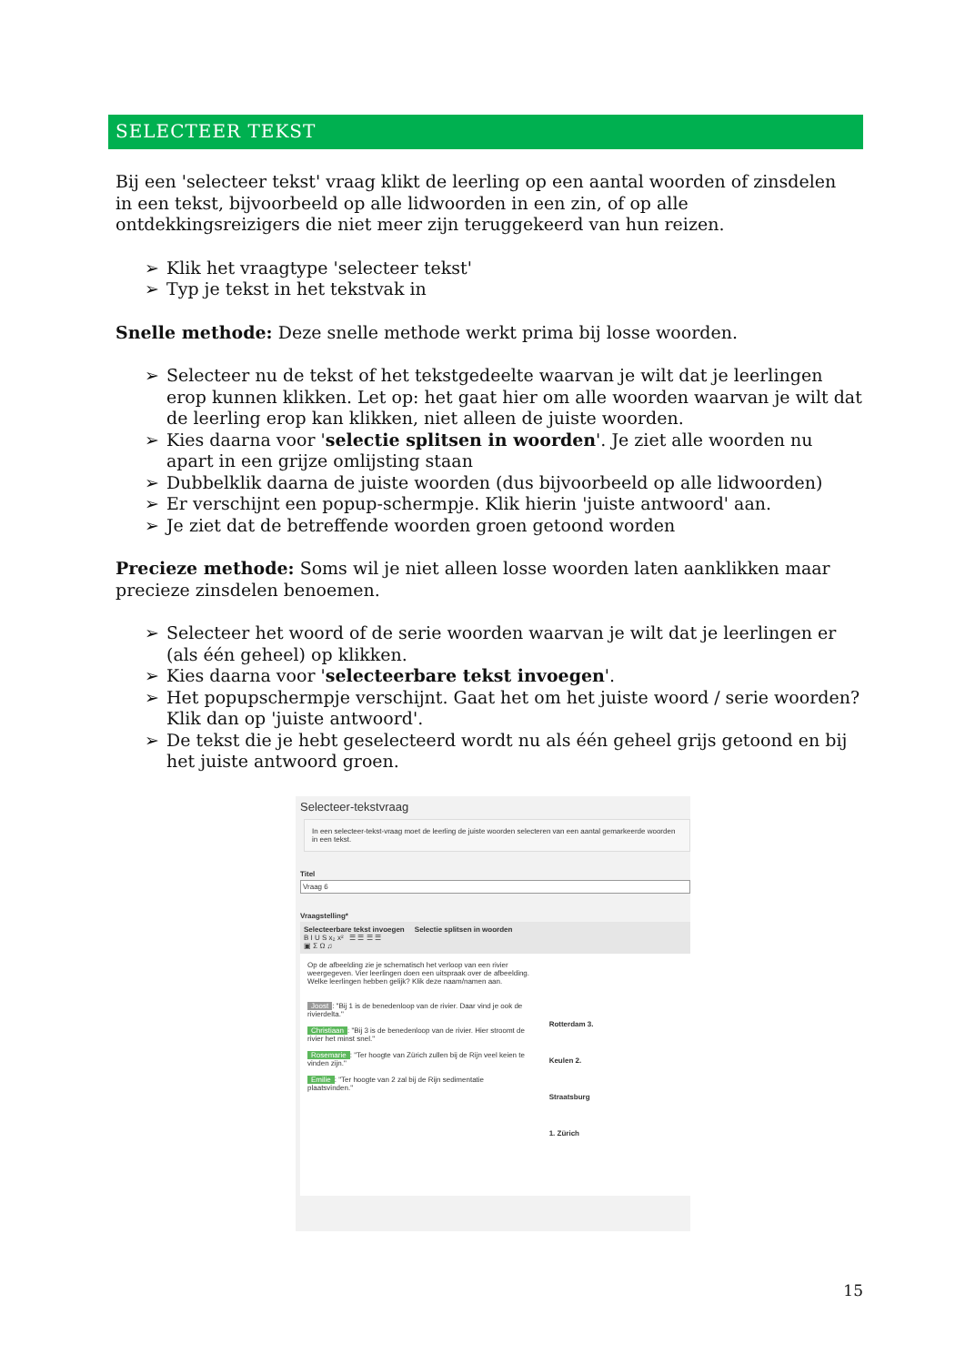SELECTEER TEKST
Bij een 'selecteer tekst' vraag klikt de leerling op een aantal woorden of zinsdelen in een tekst, bijvoorbeeld op alle lidwoorden in een zin, of op alle ontdekkingsreizigers die niet meer zijn teruggekeerd van hun reizen.
➢ Klik het vraagtype 'selecteer tekst'
➢ Typ je tekst in het tekstvak in
Snelle methode: Deze snelle methode werkt prima bij losse woorden.
➢ Selecteer nu de tekst of het tekstgedeelte waarvan je wilt dat je leerlingen erop kunnen klikken. Let op: het gaat hier om alle woorden waarvan je wilt dat de leerling erop kan klikken, niet alleen de juiste woorden.
➢ Kies daarna voor 'selectie splitsen in woorden'. Je ziet alle woorden nu apart in een grijze omlijsting staan
➢ Dubbelklik daarna de juiste woorden (dus bijvoorbeeld op alle lidwoorden)
➢ Er verschijnt een popup-schermpje. Klik hierin 'juiste antwoord' aan.
➢ Je ziet dat de betreffende woorden groen getoond worden
Precieze methode: Soms wil je niet alleen losse woorden laten aanklikken maar precieze zinsdelen benoemen.
➢ Selecteer het woord of de serie woorden waarvan je wilt dat je leerlingen er (als één geheel) op klikken.
➢ Kies daarna voor 'selecteerbare tekst invoegen'.
➢ Het popupschermpje verschijnt. Gaat het om het juiste woord / serie woorden? Klik dan op 'juiste antwoord'.
➢ De tekst die je hebt geselecteerd wordt nu als één geheel grijs getoond en bij het juiste antwoord groen.
Selecteer-tekstvraag
In een selecteer-tekst-vraag moet de leerling de juiste woorden selecteren van een aantal gemarkeerde woorden in een tekst.
Titel
Vraag 6
Vraagstelling*
Selecteerbare tekst invoegen Selectie splitsen in woorden
B I U S x₂ x² ☰ ☰ ☰ ☰
▣ Σ Ω ♫
Op de afbeelding zie je schematisch het verloop van een rivier weergegeven. Vier leerlingen doen een uitspraak over de afbeelding. Welke leerlingen hebben gelijk? Klik deze naam/namen aan.
Joost: "Bij 1 is de benedenloop van de rivier. Daar vind je ook de rivierdelta."
Christiaan: "Bij 3 is de benedenloop van de rivier. Hier stroomt de rivier het minst snel."
Rosemarie: "Ter hoogte van Zürich zullen bij de Rijn veel keien te vinden zijn."
Emilie: "Ter hoogte van 2 zal bij de Rijn sedimentatie plaatsvinden."
Rotterdam 3.
Keulen 2.
Straatsburg
1. Zürich
15